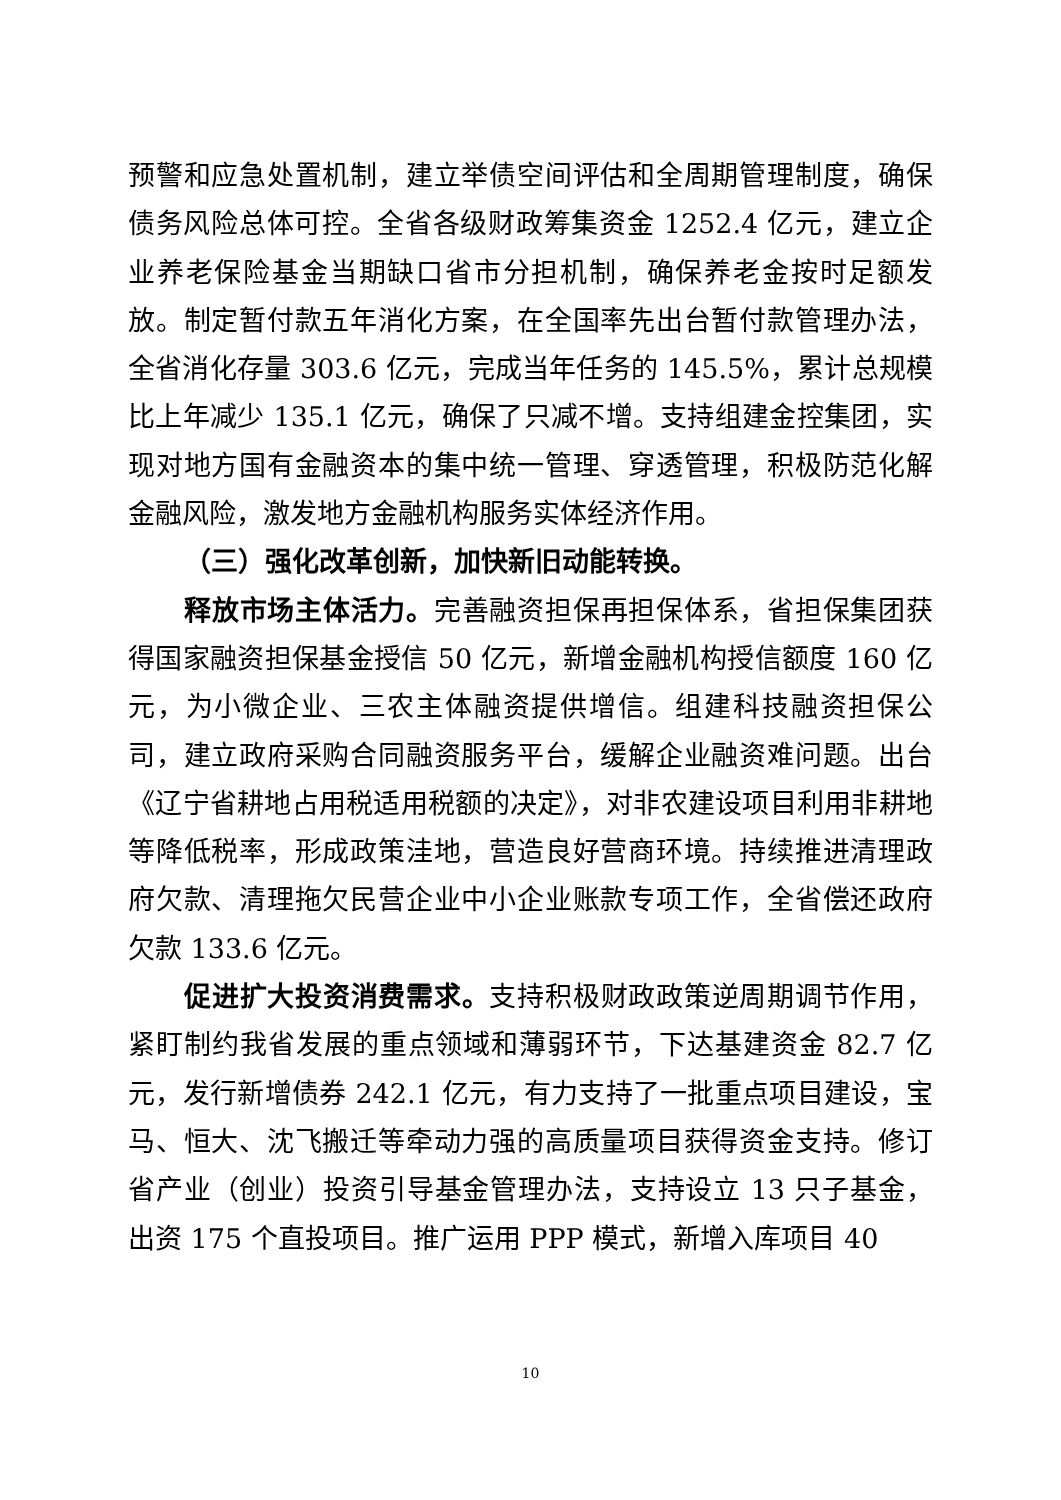预警和应急处置机制，建立举债空间评估和全周期管理制度，确保债务风险总体可控。全省各级财政筹集资金 1252.4 亿元，建立企业养老保险基金当期缺口省市分担机制，确保养老金按时足额发放。制定暂付款五年消化方案，在全国率先出台暂付款管理办法，全省消化存量 303.6 亿元，完成当年任务的 145.5%，累计总规模比上年减少 135.1 亿元，确保了只减不增。支持组建金控集团，实现对地方国有金融资本的集中统一管理、穿透管理，积极防范化解金融风险，激发地方金融机构服务实体经济作用。
（三）强化改革创新，加快新旧动能转换。
释放市场主体活力。完善融资担保再担保体系，省担保集团获得国家融资担保基金授信 50 亿元，新增金融机构授信额度 160 亿元，为小微企业、三农主体融资提供增信。组建科技融资担保公司，建立政府采购合同融资服务平台，缓解企业融资难问题。出台《辽宁省耕地占用税适用税额的决定》，对非农建设项目利用非耕地等降低税率，形成政策洼地，营造良好营商环境。持续推进清理政府欠款、清理拖欠民营企业中小企业账款专项工作，全省偿还政府欠款 133.6 亿元。
促进扩大投资消费需求。支持积极财政政策逆周期调节作用，紧盯制约我省发展的重点领域和薄弱环节，下达基建资金 82.7 亿元，发行新增债券 242.1 亿元，有力支持了一批重点项目建设，宝马、恒大、沈飞搬迁等牵动力强的高质量项目获得资金支持。修订省产业（创业）投资引导基金管理办法，支持设立 13 只子基金，出资 175 个直投项目。推广运用 PPP 模式，新增入库项目 40
10